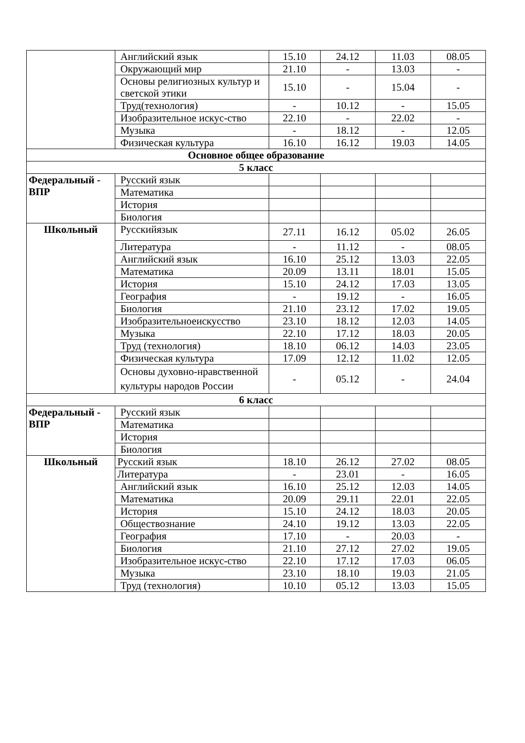| | Английский язык | 15.10 | 24.12 | 11.03 | 08.05 |
| | Окружающий мир | 21.10 | - | 13.03 | - |
| | Основы религиозных культур и светской этики | 15.10 | - | 15.04 | - |
| | Труд(технология) | - | 10.12 | - | 15.05 |
| | Изобразительное искус-ство | 22.10 | - | 22.02 | - |
| | Музыка | - | 18.12 | - | 12.05 |
| | Физическая культура | 16.10 | 16.12 | 19.03 | 14.05 |
| Основное общее образование | | | | | |
| 5 класс | | | | | |
| Федеральный - ВПР | Русский язык | | | | |
| | Математика | | | | |
| | История | | | | |
| | Биология | | | | |
| Школьный | Русскийязык | 27.11 | 16.12 | 05.02 | 26.05 |
| | Литература | - | 11.12 | - | 08.05 |
| | Английский язык | 16.10 | 25.12 | 13.03 | 22.05 |
| | Математика | 20.09 | 13.11 | 18.01 | 15.05 |
| | История | 15.10 | 24.12 | 17.03 | 13.05 |
| | География | - | 19.12 | - | 16.05 |
| | Биология | 21.10 | 23.12 | 17.02 | 19.05 |
| | Изобразительноеискусство | 23.10 | 18.12 | 12.03 | 14.05 |
| | Музыка | 22.10 | 17.12 | 18.03 | 20.05 |
| | Труд (технология) | 18.10 | 06.12 | 14.03 | 23.05 |
| | Физическая культура | 17.09 | 12.12 | 11.02 | 12.05 |
| | Основы духовно-нравственной культуры народов России | - | 05.12 | - | 24.04 |
| 6 класс | | | | | |
| Федеральный - ВПР | Русский язык | | | | |
| | Математика | | | | |
| | История | | | | |
| | Биология | | | | |
| Школьный | Русский язык | 18.10 | 26.12 | 27.02 | 08.05 |
| | Литература | - | 23.01 | - | 16.05 |
| | Английский язык | 16.10 | 25.12 | 12.03 | 14.05 |
| | Математика | 20.09 | 29.11 | 22.01 | 22.05 |
| | История | 15.10 | 24.12 | 18.03 | 20.05 |
| | Обществознание | 24.10 | 19.12 | 13.03 | 22.05 |
| | География | 17.10 | - | 20.03 | - |
| | Биология | 21.10 | 27.12 | 27.02 | 19.05 |
| | Изобразительное искус-ство | 22.10 | 17.12 | 17.03 | 06.05 |
| | Музыка | 23.10 | 18.10 | 19.03 | 21.05 |
| | Труд (технология) | 10.10 | 05.12 | 13.03 | 15.05 |